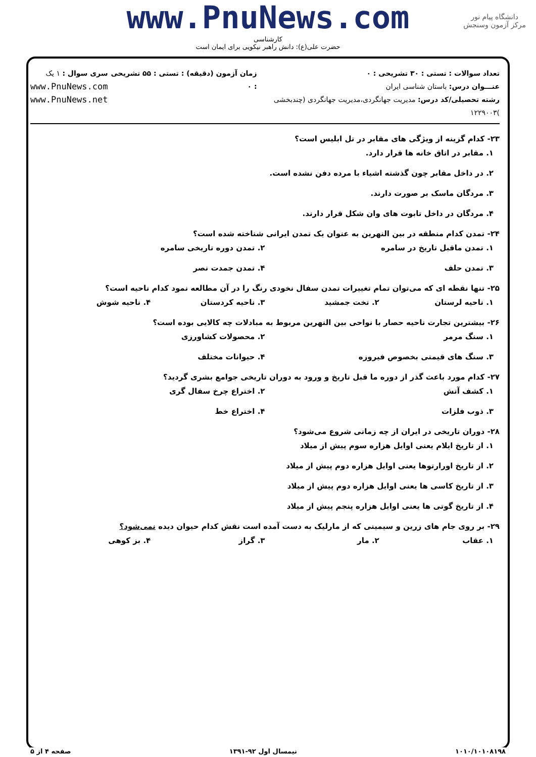دانشگاه پیام نور
مرکز آزمون وسنجش
www.PnuNews.com
کارشناسی
حضرت علی(ع): دانش راهبر نیکویی برای ایمان است
تعداد سوالات : تستی : ۳۰ تشریحی : ۰
عنـــوان درس: باستان شناسی ایران
رشته تحصیلی/کد درس: مدیریت جهانگردی،مدیریت جهانگردی (چندبخشی )۱۲۲۹۰۰۳
زمان آزمون (دقیقه) : تستی : ۵۵ تشریحی : ۰
سری سوال : ۱ یک
www.PnuNews.com
www.PnuNews.net
۲۳- کدام گزینه از ویژگی های مقابر در تل ابلیس است؟
۱. مقابر در اتاق خانه ها قرار دارد.
۲. در داخل مقابر چون گذشته اشیاء با مرده دفن نشده است.
۳. مردگان ماسک بر صورت دارند.
۴. مردگان در داخل تابوت های وان شکل قرار دارند.
۲۴- تمدن کدام منطقه در بین النهرین به عنوان یک تمدن ایرانی شناخته شده است؟
۱. تمدن ماقبل تاریخ در سامره ۲. تمدن دوره تاریخی سامره
۳. تمدن حلف ۴. تمدن جمدت نصر
۲۵- تنها نقطه ای که می‌توان تمام تغییرات تمدن سفال نخودی رنگ را در آن مطالعه نمود کدام ناحیه است؟
۱. ناحیه لرستان ۲. تخت جمشید ۳. ناحیه کردستان ۴. ناحیه شوش
۲۶- بیشترین تجارت ناحیه حصار با نواحی بین النهرین مربوط به مبادلات چه کالایی بوده است؟
۱. سنگ مرمر ۲. محصولات کشاورزی
۳. سنگ های قیمتی بخصوص فیروزه ۴. حیوانات مختلف
۲۷- کدام مورد باعث گذر از دوره ما قبل تاریخ و ورود به دوران تاریخی جوامع بشری گردید؟
۱. کشف آتش ۲. اختراع چرخ سفال گری
۳. ذوب فلزات ۴. اختراع خط
۲۸- دوران تاریخی در ایران از چه زمانی شروع می‌شود؟
۱. از تاریخ ایلام یعنی اوایل هزاره سوم پیش از میلاد
۲. از تاریخ اورارتوها یعنی اوایل هزاره دوم پیش از میلاد
۳. از تاریخ کاسی ها یعنی اوایل هزاره دوم پیش از میلاد
۴. از تاریخ گوتی ها یعنی اوایل هزاره پنجم پیش از میلاد
۲۹- بر روی جام های زرین و سیمینی که از مارلیک به دست آمده است نقش کدام حیوان دیده نمی‌شود؟
۱. عقاب ۲. مار ۳. گراز ۴. بز کوهی
۱۰۱۰/۱۰۱۰۸۱۹۸ نیمسال اول ۹۲-۱۳۹۱ صفحه ۴ از ۵